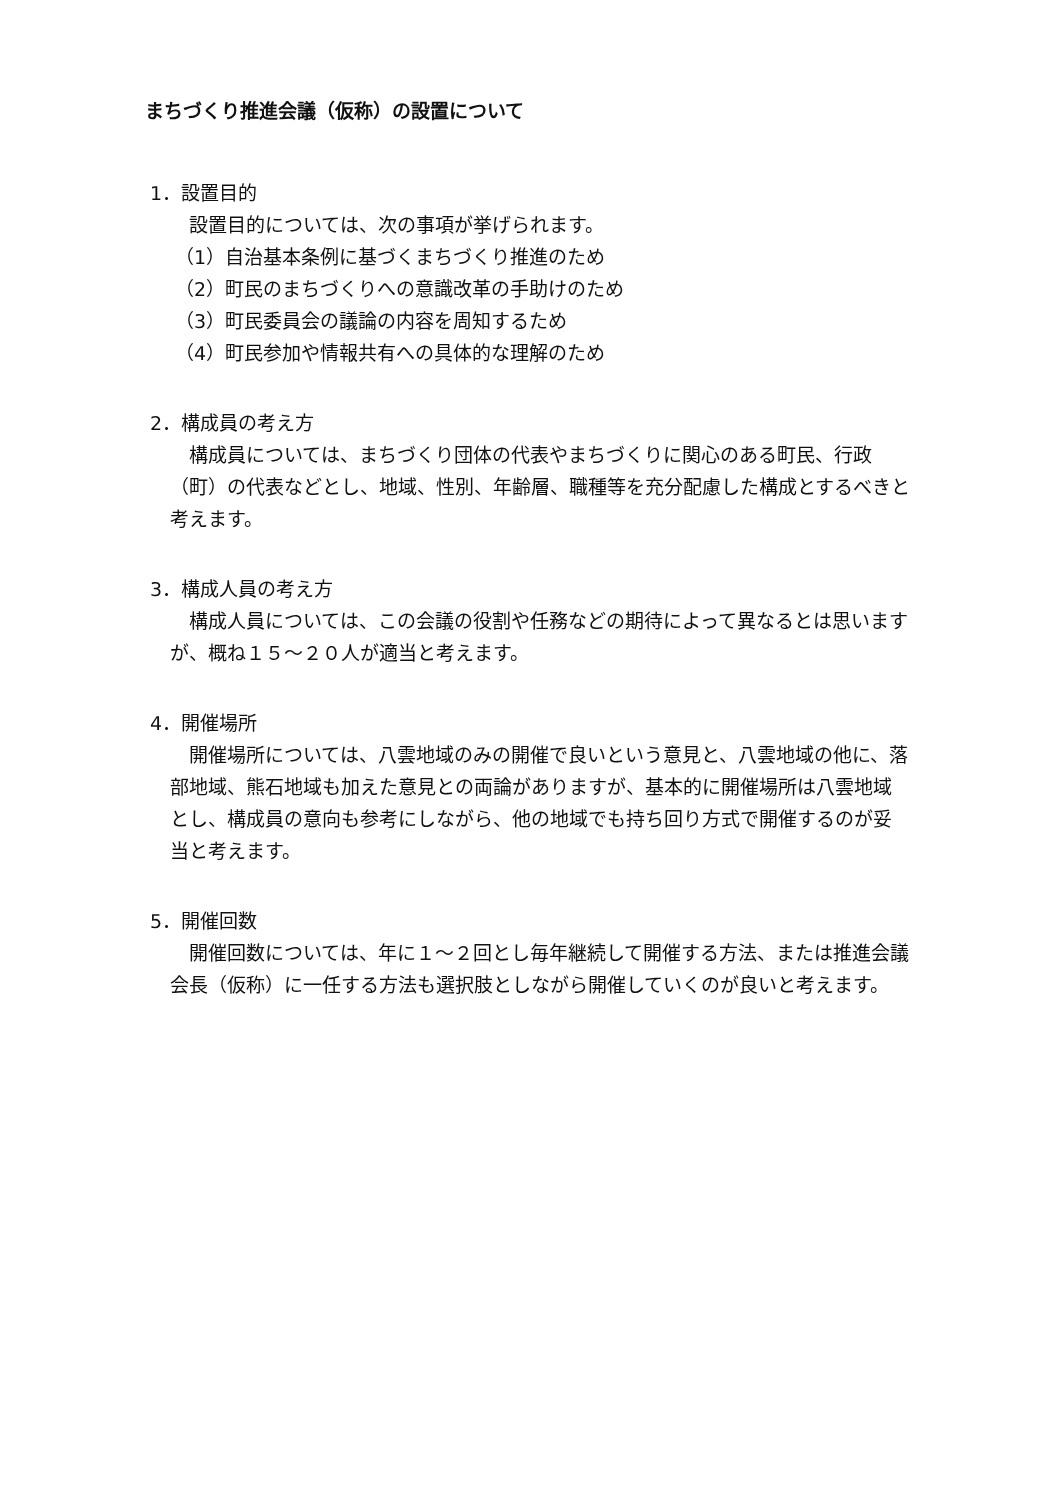まちづくり推進会議（仮称）の設置について
1．設置目的
設置目的については、次の事項が挙げられます。
（1）自治基本条例に基づくまちづくり推進のため
（2）町民のまちづくりへの意識改革の手助けのため
（3）町民委員会の議論の内容を周知するため
（4）町民参加や情報共有への具体的な理解のため
2．構成員の考え方
構成員については、まちづくり団体の代表やまちづくりに関心のある町民、行政（町）の代表などとし、地域、性別、年齢層、職種等を充分配慮した構成とするべきと考えます。
3．構成人員の考え方
構成人員については、この会議の役割や任務などの期待によって異なるとは思いますが、概ね１５～２０人が適当と考えます。
4．開催場所
開催場所については、八雲地域のみの開催で良いという意見と、八雲地域の他に、落部地域、熊石地域も加えた意見との両論がありますが、基本的に開催場所は八雲地域とし、構成員の意向も参考にしながら、他の地域でも持ち回り方式で開催するのが妥当と考えます。
5．開催回数
開催回数については、年に１～２回とし毎年継続して開催する方法、または推進会議会長（仮称）に一任する方法も選択肢としながら開催していくのが良いと考えます。